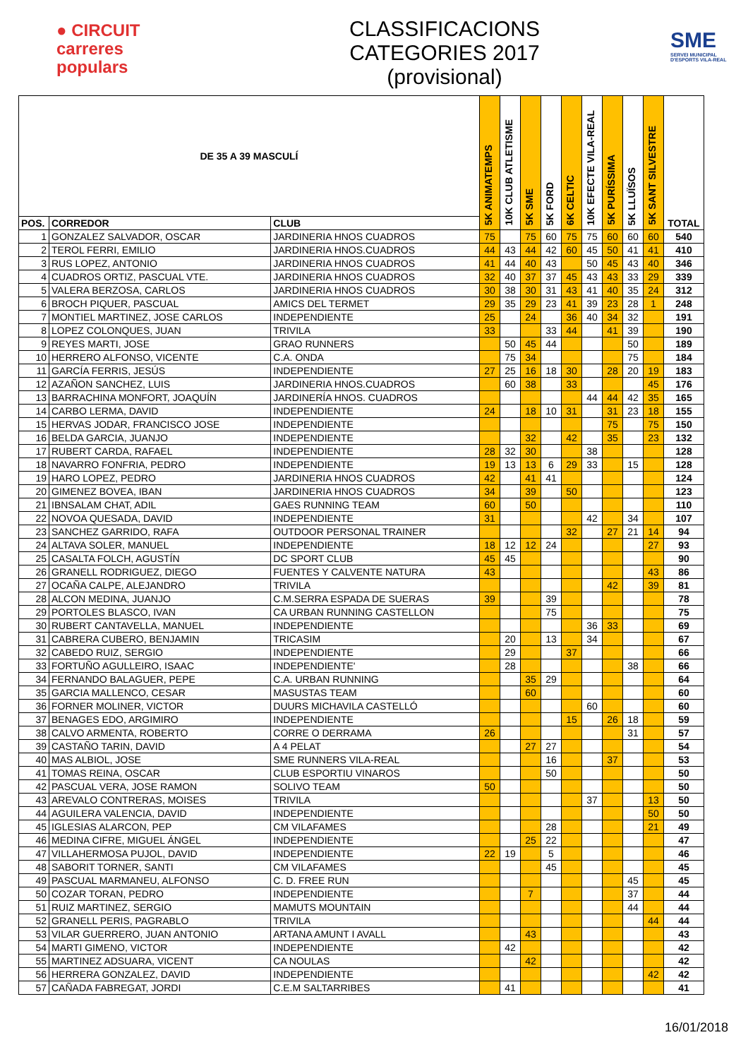● CIRCUIT
carreres
populars
CLASSIFICACIONS
CATEGORIES 2017
(provisional)
SME
SERVEI MUNICIPAL D'ESPORTS VILA-REAL
| DE 35 A 39 MASCULÍ | | | 5K ANIMATEMPS | 10K CLUB ATLETISME | 5K SME | 5K FORD | 6K CELTIC | 10K EFECTE VILA-REAL | 5K PURÍSSIMA | 5K LLUÏSOS | 5K SANT SILVESTRE | TOTAL |
| --- | --- | --- | --- | --- | --- | --- | --- | --- | --- | --- | --- | --- |
| POS. | CORREDOR | CLUB | | | | | | | | | | |
| 1 | GONZALEZ SALVADOR, OSCAR | JARDINERIA HNOS CUADROS | 75 | | 75 | 60 | 75 | 75 | 60 | 60 | 60 | 540 |
| 2 | TEROL FERRI, EMILIO | JARDINERIA HNOS.CUADROS | 44 | 43 | 44 | 42 | 60 | 45 | 50 | 41 | 41 | 410 |
| 3 | RUS LOPEZ, ANTONIO | JARDINERIA HNOS CUADROS | 41 | 44 | 40 | 43 | | 50 | 45 | 43 | 40 | 346 |
| 4 | CUADROS ORTIZ, PASCUAL VTE. | JARDINERIA HNOS CUADROS | 32 | 40 | 37 | 37 | 45 | 43 | 43 | 33 | 29 | 339 |
| 5 | VALERA BERZOSA, CARLOS | JARDINERIA HNOS CUADROS | 30 | 38 | 30 | 31 | 43 | 41 | 40 | 35 | 24 | 312 |
| 6 | BROCH PIQUER, PASCUAL | AMICS DEL TERMET | 29 | 35 | 29 | 23 | 41 | 39 | 23 | 28 | 1 | 248 |
| 7 | MONTIEL MARTINEZ, JOSE CARLOS | INDEPENDIENTE | 25 | | 24 | | 36 | 40 | 34 | 32 | | 191 |
| 8 | LOPEZ COLONQUES, JUAN | TRIVILA | 33 | | | 33 | 44 | | 41 | 39 | | 190 |
| 9 | REYES MARTI, JOSE | GRAO RUNNERS | | 50 | 45 | 44 | | | | 50 | | 189 |
| 10 | HERRERO ALFONSO, VICENTE | C.A. ONDA | | 75 | 34 | | | | | 75 | | 184 |
| 11 | GARCÍA FERRIS, JESÚS | INDEPENDIENTE | 27 | 25 | 16 | 18 | 30 | | 28 | 20 | 19 | 183 |
| 12 | AZAÑON SANCHEZ, LUIS | JARDINERIA HNOS.CUADROS | | 60 | 38 | | 33 | | | | 45 | 176 |
| 13 | BARRACHINA MONFORT, JOAQUÍN | JARDINERÍA HNOS. CUADROS | | | | | | 44 | 44 | 42 | 35 | 165 |
| 14 | CARBO LERMA, DAVID | INDEPENDIENTE | 24 | | 18 | 10 | 31 | | 31 | 23 | 18 | 155 |
| 15 | HERVAS JODAR, FRANCISCO JOSE | INDEPENDIENTE | | | | | | | 75 | | 75 | 150 |
| 16 | BELDA GARCIA, JUANJO | INDEPENDIENTE | | | 32 | | 42 | | 35 | | 23 | 132 |
| 17 | RUBERT CARDA, RAFAEL | INDEPENDIENTE | 28 | 32 | 30 | | | 38 | | | | 128 |
| 18 | NAVARRO FONFRIA, PEDRO | INDEPENDIENTE | 19 | 13 | 13 | 6 | 29 | 33 | | 15 | | 128 |
| 19 | HARO LOPEZ, PEDRO | JARDINERIA HNOS CUADROS | 42 | | 41 | 41 | | | | | | 124 |
| 20 | GIMENEZ BOVEA, IBAN | JARDINERIA HNOS CUADROS | 34 | | 39 | | 50 | | | | | 123 |
| 21 | IBNSALAM CHAT, ADIL | GAES RUNNING TEAM | 60 | | 50 | | | | | | | 110 |
| 22 | NOVOA QUESADA, DAVID | INDEPENDIENTE | 31 | | | | | 42 | | 34 | | 107 |
| 23 | SANCHEZ GARRIDO, RAFA | OUTDOOR PERSONAL TRAINER | | | | | 32 | | 27 | 21 | 14 | 94 |
| 24 | ALTAVA SOLER, MANUEL | INDEPENDIENTE | 18 | 12 | 12 | 24 | | | | | 27 | 93 |
| 25 | CASALTA FOLCH, AGUSTÍN | DC SPORT CLUB | 45 | 45 | | | | | | | | 90 |
| 26 | GRANELL RODRIGUEZ, DIEGO | FUENTES Y CALVENTE NATURA | 43 | | | | | | | | 43 | 86 |
| 27 | OCAÑA CALPE, ALEJANDRO | TRIVILA | | | | | | | 42 | | 39 | 81 |
| 28 | ALCON MEDINA, JUANJO | C.M.SERRA ESPADA DE SUERAS | 39 | | | 39 | | | | | | 78 |
| 29 | PORTOLES BLASCO, IVAN | CA URBAN RUNNING CASTELLON | | | | 75 | | | | | | 75 |
| 30 | RUBERT CANTAVELLA, MANUEL | INDEPENDIENTE | | | | | | 36 | 33 | | | 69 |
| 31 | CABRERA CUBERO, BENJAMIN | TRICASIM | | 20 | | 13 | | 34 | | | | 67 |
| 32 | CABEDO RUIZ, SERGIO | INDEPENDIENTE | | 29 | | | 37 | | | | | 66 |
| 33 | FORTUÑO AGULLEIRO, ISAAC | INDEPENDIENTE' | | 28 | | | | | | 38 | | 66 |
| 34 | FERNANDO BALAGUER, PEPE | C.A. URBAN RUNNING | | | 35 | 29 | | | | | | 64 |
| 35 | GARCIA MALLENCO, CESAR | MASUSTAS TEAM | | | 60 | | | | | | | 60 |
| 36 | FORNER MOLINER, VICTOR | DUURS MICHAVILA CASTELLÓ | | | | | | 60 | | | | 60 |
| 37 | BENAGES EDO, ARGIMIRO | INDEPENDIENTE | | | | | 15 | | 26 | 18 | | 59 |
| 38 | CALVO ARMENTA, ROBERTO | CORRE O DERRAMA | 26 | | | | | | | 31 | | 57 |
| 39 | CASTAÑO TARIN, DAVID | A 4 PELAT | | | 27 | 27 | | | | | | 54 |
| 40 | MAS ALBIOL, JOSE | SME RUNNERS VILA-REAL | | | | 16 | | | 37 | | | 53 |
| 41 | TOMAS REINA, OSCAR | CLUB ESPORTIU VINAROS | | | | 50 | | | | | | 50 |
| 42 | PASCUAL VERA, JOSE RAMON | SOLIVO TEAM | 50 | | | | | | | | | 50 |
| 43 | AREVALO CONTRERAS, MOISES | TRIVILA | | | | | | 37 | | | 13 | 50 |
| 44 | AGUILERA VALENCIA, DAVID | INDEPENDIENTE | | | | | | | | | 50 | 50 |
| 45 | IGLESIAS ALARCON, PEP | CM VILAFAMES | | | | 28 | | | | | 21 | 49 |
| 46 | MEDINA CIFRE, MIGUEL ÁNGEL | INDEPENDIENTE | | | 25 | 22 | | | | | | 47 |
| 47 | VILLAHERMOSA PUJOL, DAVID | INDEPENDIENTE | 22 | 19 | | 5 | | | | | | 46 |
| 48 | SABORIT TORNER, SANTI | CM VILAFAMES | | | | 45 | | | | | | 45 |
| 49 | PASCUAL MARMANEU, ALFONSO | C. D. FREE RUN | | | | | | | | 45 | | 45 |
| 50 | COZAR TORAN, PEDRO | INDEPENDIENTE | | | 7 | | | | | 37 | | 44 |
| 51 | RUIZ MARTINEZ, SERGIO | MAMUTS MOUNTAIN | | | | | | | | 44 | | 44 |
| 52 | GRANELL PERIS, PAGRABLO | TRIVILA | | | | | | | | | 44 | 44 |
| 53 | VILAR GUERRERO, JUAN ANTONIO | ARTANA AMUNT I AVALL | | | 43 | | | | | | | 43 |
| 54 | MARTI GIMENO, VICTOR | INDEPENDIENTE | | 42 | | | | | | | | 42 |
| 55 | MARTINEZ ADSUARA, VICENT | CA NOULAS | | | 42 | | | | | | | 42 |
| 56 | HERRERA GONZALEZ, DAVID | INDEPENDIENTE | | | | | | | | | 42 | 42 |
| 57 | CAÑADA FABREGAT, JORDI | C.E.M SALTARRIBES | | 41 | | | | | | | | 41 |
16/01/2018